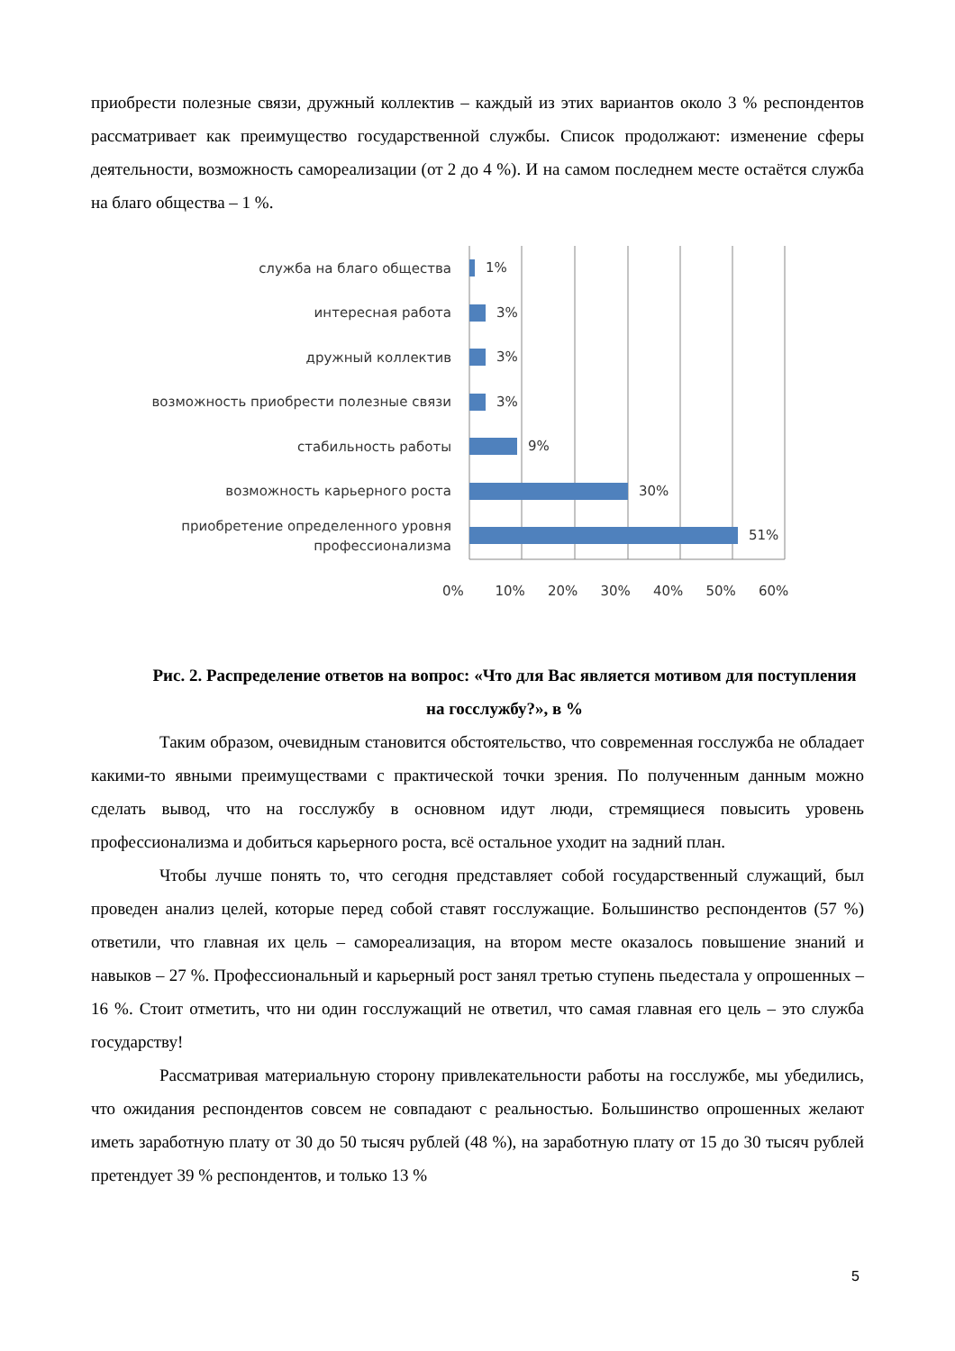приобрести полезные связи, дружный коллектив – каждый из этих вариантов около 3 % респондентов рассматривает как преимущество государственной службы. Список продолжают: изменение сферы деятельности, возможность самореализации (от 2 до 4 %). И на самом последнем месте остаётся служба на благо общества – 1 %.
служба на благо общества
1%
интересная работа
3%
дружный коллектив
3%
возможность приобрести полезные связи
3%
стабильность работы
9%
возможность карьерного роста
30%
приобретение определенного уровня профессионализма
51%
0% 10% 20% 30% 40% 50% 60%
Рис. 2. Распределение ответов на вопрос: «Что для Вас является мотивом для поступления на госслужбу?», в %
Таким образом, очевидным становится обстоятельство, что современная госслужба не обладает какими-то явными преимуществами с практической точки зрения. По полученным данным можно сделать вывод, что на госслужбу в основном идут люди, стремящиеся повысить уровень профессионализма и добиться карьерного роста, всё остальное уходит на задний план.
Чтобы лучше понять то, что сегодня представляет собой государственный служащий, был проведен анализ целей, которые перед собой ставят госслужащие. Большинство респондентов (57 %) ответили, что главная их цель – самореализация, на втором месте оказалось повышение знаний и навыков – 27 %. Профессиональный и карьерный рост занял третью ступень пьедестала у опрошенных – 16 %. Стоит отметить, что ни один госслужащий не ответил, что самая главная его цель – это служба государству!
Рассматривая материальную сторону привлекательности работы на госслужбе, мы убедились, что ожидания респондентов совсем не совпадают с реальностью. Большинство опрошенных желают иметь заработную плату от 30 до 50 тысяч рублей (48 %), на заработную плату от 15 до 30 тысяч рублей претендует 39 % респондентов, и только 13 %
5